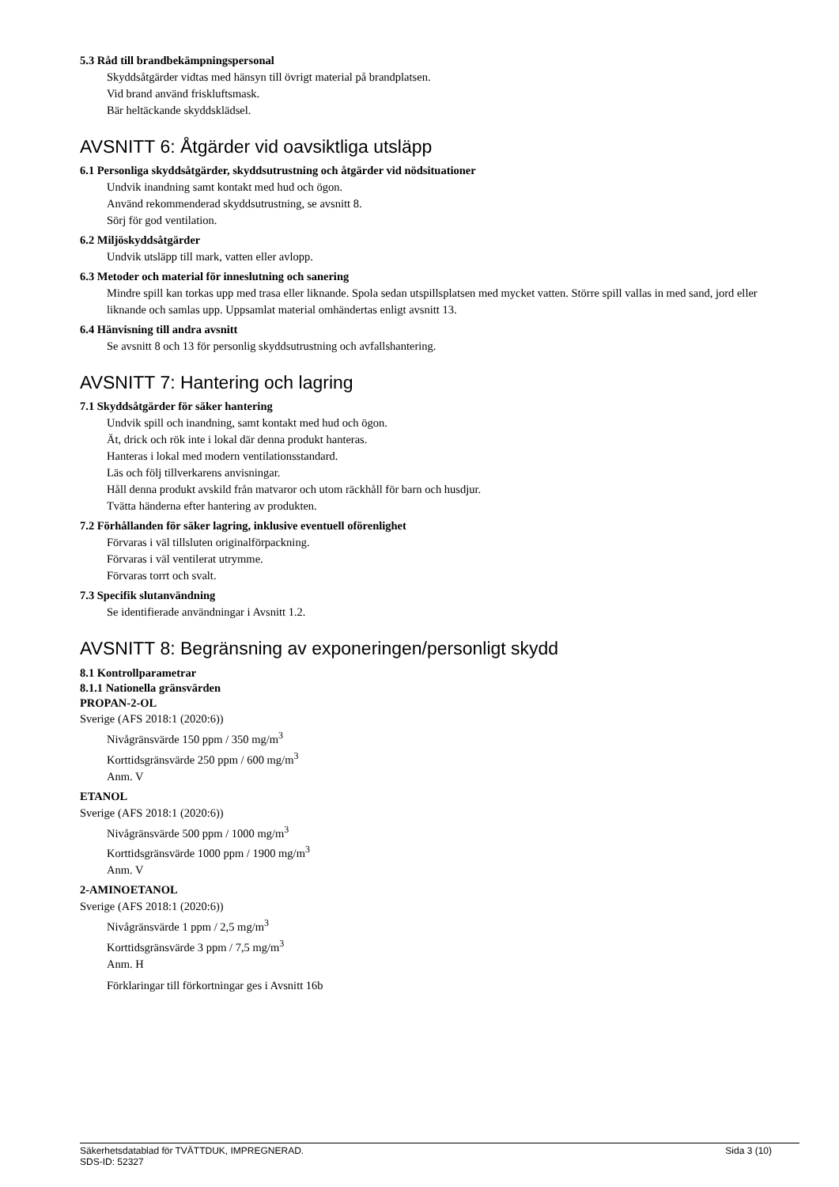5.3 Råd till brandbekämpningspersonal
Skyddsåtgärder vidtas med hänsyn till övrigt material på brandplatsen.
Vid brand använd friskluftsmask.
Bär heltäckande skyddsklädsel.
AVSNITT 6: Åtgärder vid oavsiktliga utsläpp
6.1 Personliga skyddsåtgärder, skyddsutrustning och åtgärder vid nödsituationer
Undvik inandning samt kontakt med hud och ögon.
Använd rekommenderad skyddsutrustning, se avsnitt 8.
Sörj för god ventilation.
6.2 Miljöskyddsåtgärder
Undvik utsläpp till mark, vatten eller avlopp.
6.3 Metoder och material för inneslutning och sanering
Mindre spill kan torkas upp med trasa eller liknande. Spola sedan utspillsplatsen med mycket vatten. Större spill vallas in med sand, jord eller liknande och samlas upp. Uppsamlat material omhändertas enligt avsnitt 13.
6.4 Hänvisning till andra avsnitt
Se avsnitt 8 och 13 för personlig skyddsutrustning och avfallshantering.
AVSNITT 7: Hantering och lagring
7.1 Skyddsåtgärder för säker hantering
Undvik spill och inandning, samt kontakt med hud och ögon.
Ät, drick och rök inte i lokal där denna produkt hanteras.
Hanteras i lokal med modern ventilationsstandard.
Läs och följ tillverkarens anvisningar.
Håll denna produkt avskild från matvaror och utom räckhåll för barn och husdjur.
Tvätta händerna efter hantering av produkten.
7.2 Förhållanden för säker lagring, inklusive eventuell oförenlighet
Förvaras i väl tillsluten originalförpackning.
Förvaras i väl ventilerat utrymme.
Förvaras torrt och svalt.
7.3 Specifik slutanvändning
Se identifierade användningar i Avsnitt 1.2.
AVSNITT 8: Begränsning av exponeringen/personligt skydd
8.1 Kontrollparametrar
8.1.1 Nationella gränsvärden
PROPAN-2-OL
Sverige (AFS 2018:1 (2020:6))
Nivågränsvärde 150 ppm / 350 mg/m<sup>3</sup>
Korttidsgränsvärde 250 ppm / 600 mg/m<sup>3</sup>
Anm. V
ETANOL
Sverige (AFS 2018:1 (2020:6))
Nivågränsvärde 500 ppm / 1000 mg/m<sup>3</sup>
Korttidsgränsvärde 1000 ppm / 1900 mg/m<sup>3</sup>
Anm. V
2-AMINOETANOL
Sverige (AFS 2018:1 (2020:6))
Nivågränsvärde 1 ppm / 2,5 mg/m<sup>3</sup>
Korttidsgränsvärde 3 ppm / 7,5 mg/m<sup>3</sup>
Anm. H
Förklaringar till förkortningar ges i Avsnitt 16b
Sida 3 (10) Säkerhetsdatablad för TVÄTTDUK, IMPREGNERAD.
SDS-ID: 52327